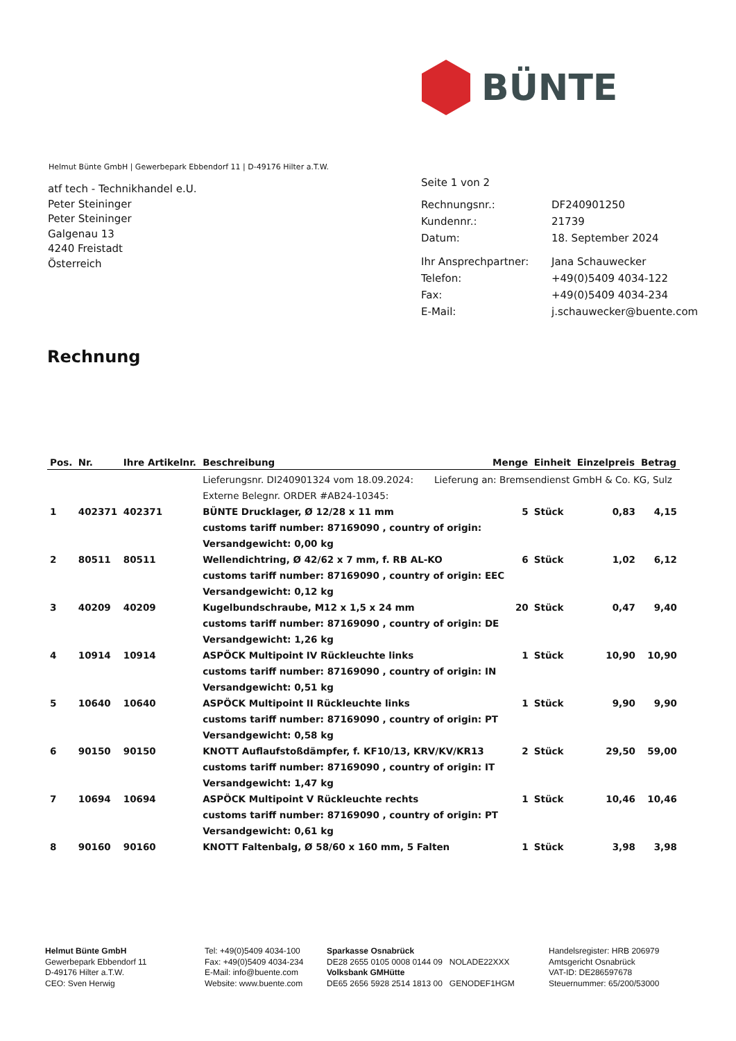BÜNTE
Helmut Bünte GmbH | Gewerbepark Ebbendorf 11 | D-49176 Hilter a.T.W.
atf tech - Technikhandel e.U.
Peter Steininger
Peter Steininger
Galgenau 13
4240 Freistadt
Österreich
| Seite 1 von 2 | |
| Rechnungsnr.: | DF240901250 |
| Kundennr.: | 21739 |
| Datum: | 18. September 2024 |
| Ihr Ansprechpartner: | Jana Schauwecker |
| Telefon: | +49(0)5409 4034-122 |
| Fax: | +49(0)5409 4034-234 |
| E-Mail: | j.schauwecker@buente.com |
Rechnung
| Pos. | Nr. | Ihre Artikelnr. | Beschreibung | Menge | Einheit | Einzelpreis | Betrag |
| --- | --- | --- | --- | --- | --- | --- | --- |
| | | | Lieferungsnr. DI240901324 vom 18.09.2024: Lieferung an: Bremsendienst GmbH & Co. KG, Sulz | | | | |
| | | | Externe Belegnr. ORDER #AB24-10345: | | | | |
| 1 | 402371 | 402371 | BÜNTE Drucklager, Ø 12/28 x 11 mm | 5 | Stück | 0,83 | 4,15 |
| | | | customs tariff number: 87169090 , country of origin: | | | | |
| | | | Versandgewicht: 0,00 kg | | | | |
| 2 | 80511 | 80511 | Wellendichtring, Ø 42/62 x 7 mm, f. RB AL-KO | 6 | Stück | 1,02 | 6,12 |
| | | | customs tariff number: 87169090 , country of origin: EEC | | | | |
| | | | Versandgewicht: 0,12 kg | | | | |
| 3 | 40209 | 40209 | Kugelbundschraube, M12 x 1,5 x 24 mm | 20 | Stück | 0,47 | 9,40 |
| | | | customs tariff number: 87169090 , country of origin: DE | | | | |
| | | | Versandgewicht: 1,26 kg | | | | |
| 4 | 10914 | 10914 | ASPÖCK Multipoint IV Rückleuchte links | 1 | Stück | 10,90 | 10,90 |
| | | | customs tariff number: 87169090 , country of origin: IN | | | | |
| | | | Versandgewicht: 0,51 kg | | | | |
| 5 | 10640 | 10640 | ASPÖCK Multipoint II Rückleuchte links | 1 | Stück | 9,90 | 9,90 |
| | | | customs tariff number: 87169090 , country of origin: PT | | | | |
| | | | Versandgewicht: 0,58 kg | | | | |
| 6 | 90150 | 90150 | KNOTT Auflaufstoßdämpfer, f. KF10/13, KRV/KV/KR13 | 2 | Stück | 29,50 | 59,00 |
| | | | customs tariff number: 87169090 , country of origin: IT | | | | |
| | | | Versandgewicht: 1,47 kg | | | | |
| 7 | 10694 | 10694 | ASPÖCK Multipoint V Rückleuchte rechts | 1 | Stück | 10,46 | 10,46 |
| | | | customs tariff number: 87169090 , country of origin: PT | | | | |
| | | | Versandgewicht: 0,61 kg | | | | |
| 8 | 90160 | 90160 | KNOTT Faltenbalg, Ø 58/60 x 160 mm, 5 Falten | 1 | Stück | 3,98 | 3,98 |
Helmut Bünte GmbH
Gewerbepark Ebbendorf 11
D-49176 Hilter a.T.W.
CEO: Sven Herwig
Tel: +49(0)5409 4034-100
Fax: +49(0)5409 4034-234
E-Mail: info@buente.com
Website: www.buente.com
Sparkasse Osnabrück
DE28 2655 0105 0008 0144 09 NOLADE22XXX
Volksbank GMHütte
DE65 2656 5928 2514 1813 00 GENODEF1HGM
Handelsregister: HRB 206979
Amtsgericht Osnabrück
VAT-ID: DE286597678
Steuernummer: 65/200/53000